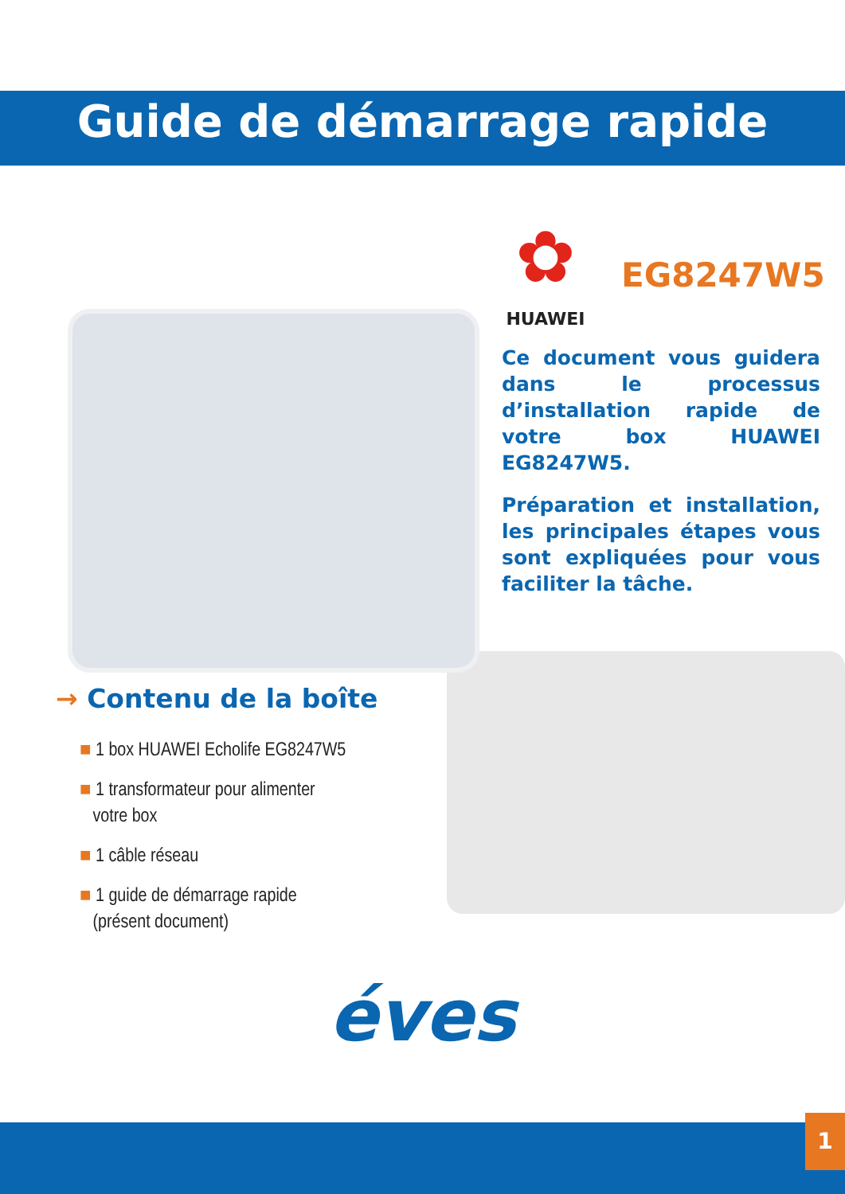Guide de démarrage rapide
✿
HUAWEI
EG8247W5
Ce document vous guidera dans le processus d’installation rapide de votre box HUAWEI EG8247W5.
Préparation et installation, les principales étapes vous sont expliquées pour vous faciliter la tâche.
→ Contenu de la boîte
■ 1 box HUAWEI Echolife EG8247W5
■ 1 transformateur pour alimenter
votre box
■ 1 câble réseau
■ 1 guide de démarrage rapide
(présent document)
éves
1